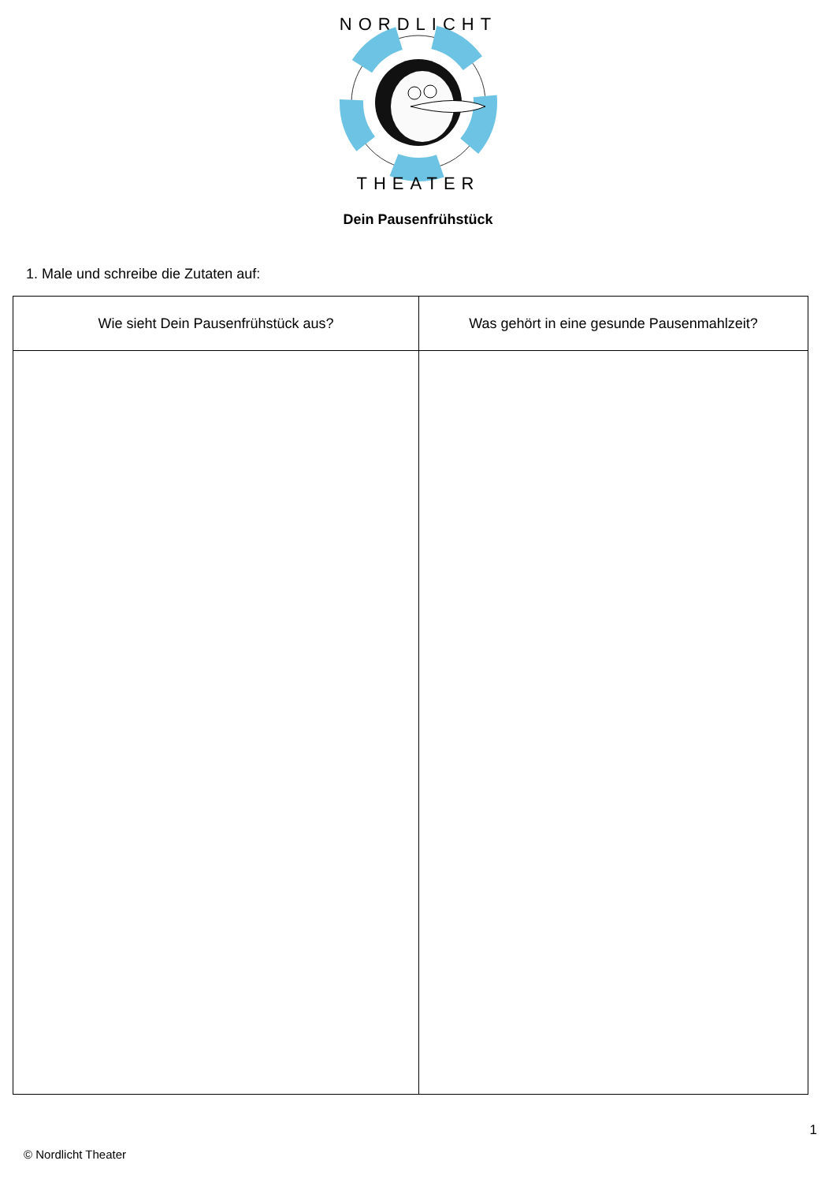NORDLICHT
THEATER
Dein Pausenfrühstück
1. Male und schreibe die Zutaten auf:
| Wie sieht Dein Pausenfrühstück aus? | Was gehört in eine gesunde Pausenmahlzeit? |
| --- | --- |
1
© Nordlicht Theater